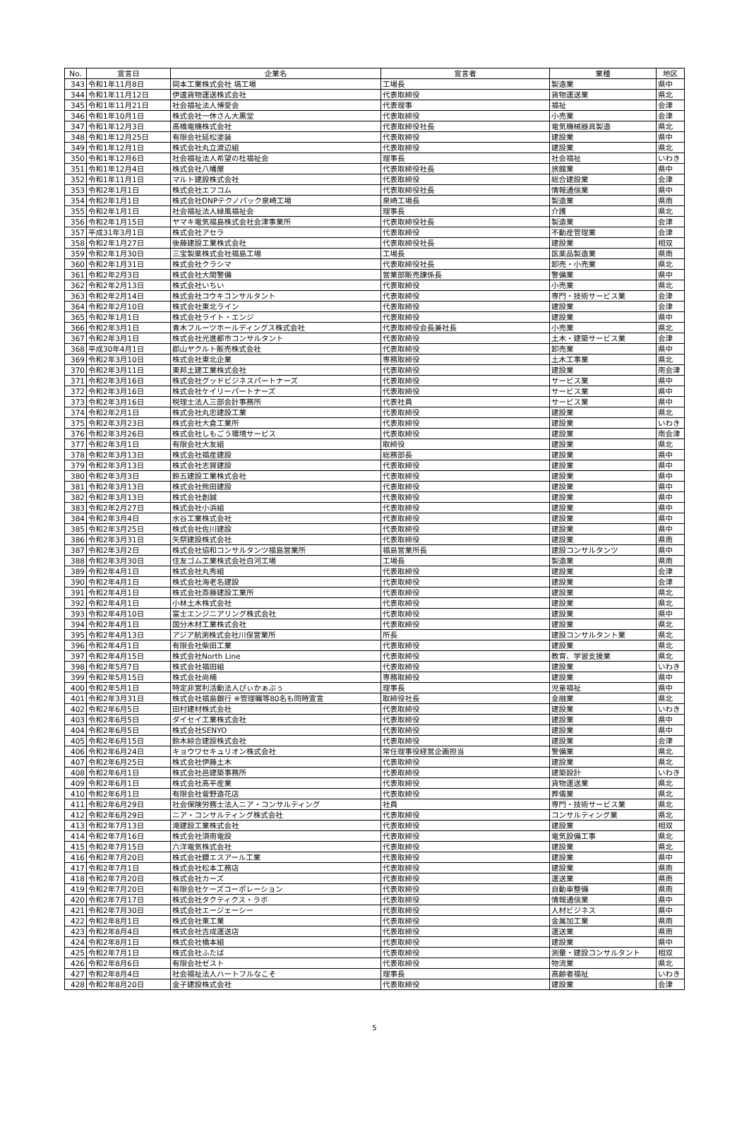| No. | 宣言日 | 企業名 | 宣言者 | 業種 | 地区 |
| --- | --- | --- | --- | --- | --- |
| 343 | 令和1年11月8日 | 岡本工業株式会社 塙工場 | 工場長 | 製造業 | 県中 |
| 344 | 令和1年11月12日 | 伊達貨物運送株式会社 | 代表取締役 | 貨物運送業 | 県北 |
| 345 | 令和1年11月21日 | 社会福祉法人博愛会 | 代表理事 | 福祉 | 会津 |
| 346 | 令和1年10月1日 | 株式会社一休さん大黒堂 | 代表取締役 | 小売業 | 会津 |
| 347 | 令和1年12月3日 | 高橋電機株式会社 | 代表取締役社長 | 電気機械器具製造 | 県北 |
| 348 | 令和1年12月25日 | 有限会社延松塗装 | 代表取締役 | 建設業 | 県中 |
| 349 | 令和1年12月1日 | 株式会社丸立渡辺組 | 代表取締役 | 建設業 | 県北 |
| 350 | 令和1年12月6日 | 社会福祉法人希望の杜福祉会 | 理事長 | 社会福祉 | いわき |
| 351 | 令和1年12月4日 | 株式会社八幡屋 | 代表取締役社長 | 旅館業 | 県中 |
| 352 | 令和1年11月1日 | マルト建設株式会社 | 代表取締役 | 総合建設業 | 会津 |
| 353 | 令和2年1月1日 | 株式会社エフコム | 代表取締役社長 | 情報通信業 | 県中 |
| 354 | 令和2年1月1日 | 株式会社DNPテクノパック泉崎工場 | 泉崎工場長 | 製造業 | 県南 |
| 355 | 令和2年1月1日 | 社会福祉法人緑風福祉会 | 理事長 | 介護 | 県北 |
| 356 | 令和2年1月15日 | ヤマキ電気福島株式会社会津事業所 | 代表取締役社長 | 製造業 | 会津 |
| 357 | 平成31年3月1日 | 株式会社アセラ | 代表取締役 | 不動産管理業 | 会津 |
| 358 | 令和2年1月27日 | 後藤建設工業株式会社 | 代表取締役社長 | 建設業 | 相双 |
| 359 | 令和2年1月30日 | 三宝製薬株式会社福島工場 | 工場長 | 医薬品製造業 | 県南 |
| 360 | 令和2年1月31日 | 株式会社クラシマ | 代表取締役社長 | 卸売・小売業 | 県北 |
| 361 | 令和2年2月3日 | 株式会社大関警備 | 営業部販売課係長 | 警備業 | 県中 |
| 362 | 令和2年2月13日 | 株式会社いちい | 代表取締役 | 小売業 | 県北 |
| 363 | 令和2年2月14日 | 株式会社コウキコンサルタント | 代表取締役 | 専門・技術サービス業 | 会津 |
| 364 | 令和2年2月10日 | 株式会社東北ライン | 代表取締役 | 建設業 | 会津 |
| 365 | 令和2年1月1日 | 株式会社ライト・エンジ | 代表取締役 | 建設業 | 県中 |
| 366 | 令和2年3月1日 | 青木フルーツホールディングス株式会社 | 代表取締役会長兼社長 | 小売業 | 県北 |
| 367 | 令和2年3月1日 | 株式会社光進都市コンサルタント | 代表取締役 | 土木・建築サービス業 | 会津 |
| 368 | 平成30年4月1日 | 郡山ヤクルト販売株式会社 | 代表取締役 | 卸売業 | 県中 |
| 369 | 令和2年3月10日 | 株式会社東北企業 | 専務取締役 | 土木工事業 | 県北 |
| 370 | 令和2年3月11日 | 東邦土建工業株式会社 | 代表取締役 | 建設業 | 南会津 |
| 371 | 令和2年3月16日 | 株式会社グッドビジネスパートナーズ | 代表取締役 | サービス業 | 県中 |
| 372 | 令和2年3月16日 | 株式会社ケイリーパートナーズ | 代表取締役 | サービス業 | 県中 |
| 373 | 令和2年3月16日 | 税理士法人三部会計事務所 | 代表社員 | サービス業 | 県中 |
| 374 | 令和2年2月1日 | 株式会社丸忠建設工業 | 代表取締役 | 建設業 | 県北 |
| 375 | 令和2年3月23日 | 株式会社大倉工業所 | 代表取締役 | 建設業 | いわき |
| 376 | 令和2年3月26日 | 株式会社しもごう環境サービス | 代表取締役 | 建設業 | 南会津 |
| 377 | 令和2年3月1日 | 有限会社大友組 | 取締役 | 建設業 | 県北 |
| 378 | 令和2年3月13日 | 株式会社福産建設 | 総務部長 | 建設業 | 県中 |
| 379 | 令和2年3月13日 | 株式会社志賀建設 | 代表取締役 | 建設業 | 県中 |
| 380 | 令和2年3月3日 | 鈴五建設工業株式会社 | 代表取締役 | 建設業 | 県中 |
| 381 | 令和2年3月13日 | 株式会社熊田建設 | 代表取締役 | 建設業 | 県中 |
| 382 | 令和2年3月13日 | 株式会社創誠 | 代表取締役 | 建設業 | 県中 |
| 383 | 令和2年2月27日 | 株式会社小浜組 | 代表取締役 | 建設業 | 県中 |
| 384 | 令和2年3月4日 | 水谷工業株式会社 | 代表取締役 | 建設業 | 県中 |
| 385 | 令和2年3月25日 | 株式会社佐川建設 | 代表取締役 | 建設業 | 県中 |
| 386 | 令和2年3月31日 | 矢祭建設株式会社 | 代表取締役 | 建設業 | 県南 |
| 387 | 令和2年3月2日 | 株式会社協和コンサルタンツ福島営業所 | 福島営業所長 | 建設コンサルタンツ | 県中 |
| 388 | 令和2年3月30日 | 住友ゴム工業株式会社白河工場 | 工場長 | 製造業 | 県南 |
| 389 | 令和2年4月1日 | 株式会社丸秀組 | 代表取締役 | 建設業 | 会津 |
| 390 | 令和2年4月1日 | 株式会社海老名建設 | 代表取締役 | 建設業 | 会津 |
| 391 | 令和2年4月1日 | 株式会社斎藤建設工業所 | 代表取締役 | 建設業 | 県北 |
| 392 | 令和2年4月1日 | 小林土木株式会社 | 代表取締役 | 建設業 | 県北 |
| 393 | 令和2年4月10日 | 富士エンジニアリング株式会社 | 代表取締役 | 建設業 | 県中 |
| 394 | 令和2年4月1日 | 国分木材工業株式会社 | 代表取締役 | 建設業 | 県北 |
| 395 | 令和2年4月13日 | アジア航測株式会社川俣営業所 | 所長 | 建設コンサルタント業 | 県北 |
| 396 | 令和2年4月1日 | 有限会社柴田工業 | 代表取締役 | 建設業 | 県北 |
| 397 | 令和2年4月15日 | 株式会社North Line | 代表取締役 | 教育、学習支援業 | 県北 |
| 398 | 令和2年5月7日 | 株式会社福田組 | 代表取締役 | 建設業 | いわき |
| 399 | 令和2年5月15日 | 株式会社尚楠 | 専務取締役 | 建設業 | 県中 |
| 400 | 令和2年5月1日 | 特定非営利活動法人ぴぃかぁぶぅ | 理事長 | 児童福祉 | 県中 |
| 401 | 令和2年3月31日 | 株式会社福島銀行 ※管理職等80名も同時宣言 | 取締役社長 | 金融業 | 県北 |
| 402 | 令和2年6月5日 | 田村建材株式会社 | 代表取締役 | 建設業 | いわき |
| 403 | 令和2年6月5日 | ダイセイ工業株式会社 | 代表取締役 | 建設業 | 県中 |
| 404 | 令和2年6月5日 | 株式会社SENYO | 代表取締役 | 建設業 | 県中 |
| 405 | 令和2年6月15日 | 鈴木綜合建設株式会社 | 代表取締役 | 建設業 | 会津 |
| 406 | 令和2年6月24日 | キョウワセキュリオン株式会社 | 常任理事役経営企画担当 | 警備業 | 県北 |
| 407 | 令和2年6月25日 | 株式会社伊藤土木 | 代表取締役 | 建設業 | 県北 |
| 408 | 令和2年6月1日 | 株式会社邑建築事務所 | 代表取締役 | 建築設計 | いわき |
| 409 | 令和2年6月1日 | 株式会社高平産業 | 代表取締役 | 貨物運送業 | 県北 |
| 410 | 令和2年6月1日 | 有限会社菅野造花店 | 代表取締役 | 葬儀業 | 県北 |
| 411 | 令和2年6月29日 | 社会保険労務士法人ニア・コンサルティング | 社員 | 専門・技術サービス業 | 県北 |
| 412 | 令和2年6月29日 | ニア・コンサルティング株式会社 | 代表取締役 | コンサルティング業 | 県北 |
| 413 | 令和2年7月13日 | 滝建設工業株式会社 | 代表取締役 | 建設業 | 相双 |
| 414 | 令和2年7月16日 | 株式会社須南電設 | 代表取締役 | 電気設備工事 | 県北 |
| 415 | 令和2年7月15日 | 六洋電気株式会社 | 代表取締役 | 建設業 | 県北 |
| 416 | 令和2年7月20日 | 株式会社鐶エスアール工業 | 代表取締役 | 建設業 | 県中 |
| 417 | 令和2年7月1日 | 株式会社松本工務店 | 代表取締役 | 建設業 | 県南 |
| 418 | 令和2年7月20日 | 株式会社カーズ | 代表取締役 | 運送業 | 県南 |
| 419 | 令和2年7月20日 | 有限会社ケーズコーポレーション | 代表取締役 | 自動車整備 | 県南 |
| 420 | 令和2年7月17日 | 株式会社タクティクス・ラボ | 代表取締役 | 情報通信業 | 県中 |
| 421 | 令和2年7月30日 | 株式会社エージェーシー | 代表取締役 | 人材ビジネス | 県中 |
| 422 | 令和2年8月1日 | 株式会社東工業 | 代表取締役 | 金属加工業 | 県南 |
| 423 | 令和2年8月4日 | 株式会社吉成運送店 | 代表取締役 | 運送業 | 県南 |
| 424 | 令和2年8月1日 | 株式会社橋本組 | 代表取締役 | 建設業 | 県中 |
| 425 | 令和2年7月1日 | 株式会社ふたば | 代表取締役 | 測量・建設コンサルタント | 相双 |
| 426 | 令和2年8月6日 | 有限会社ゼスト | 代表取締役 | 物流業 | 県北 |
| 427 | 令和2年8月4日 | 社会福祉法人ハートフルなこそ | 理事長 | 高齢者福祉 | いわき |
| 428 | 令和2年8月20日 | 金子建設株式会社 | 代表取締役 | 建設業 | 会津 |
5